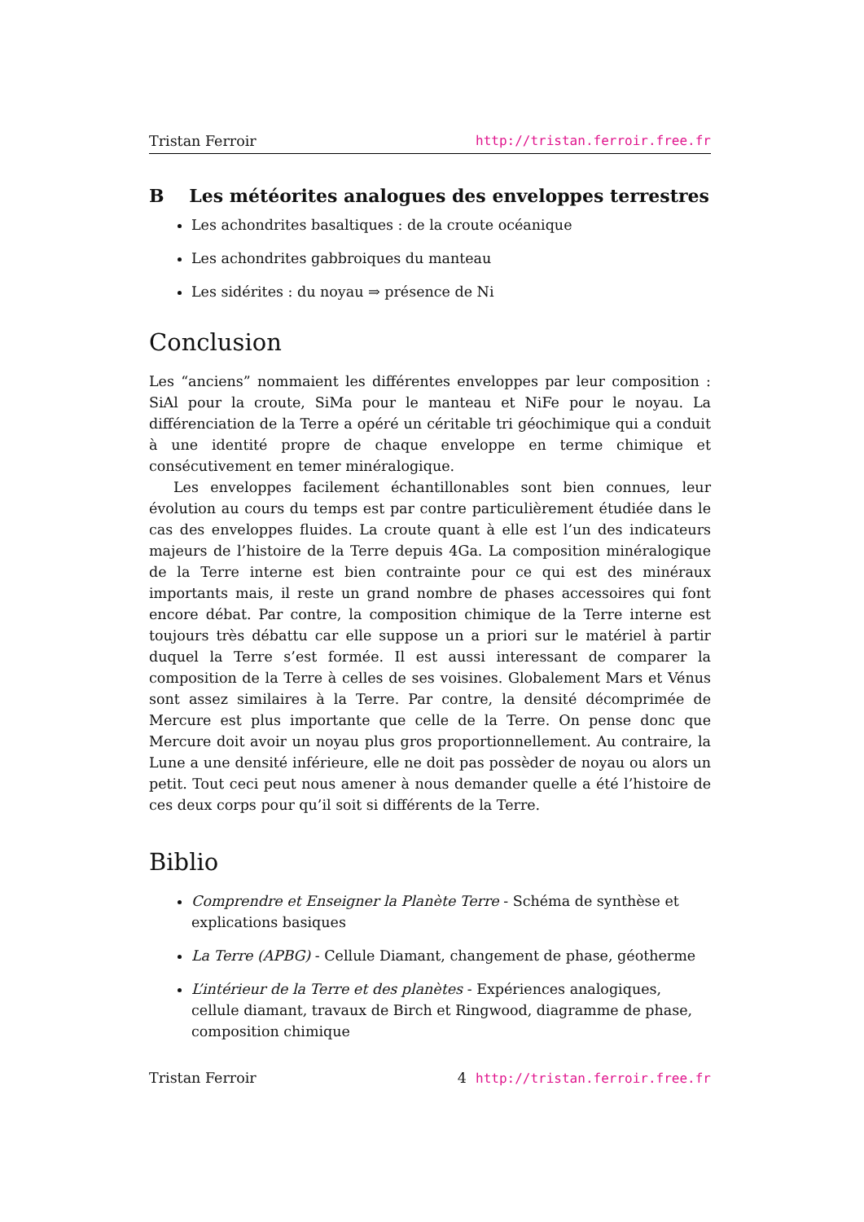Tristan Ferroir http://tristan.ferroir.free.fr
B Les météorites analogues des enveloppes terrestres
Les achondrites basaltiques : de la croute océanique
Les achondrites gabbroiques du manteau
Les sidérites : du noyau ⇒ présence de Ni
Conclusion
Les “anciens” nommaient les différentes enveloppes par leur composition : SiAl pour la croute, SiMa pour le manteau et NiFe pour le noyau. La différenciation de la Terre a opéré un céritable tri géochimique qui a conduit à une identité propre de chaque enveloppe en terme chimique et consécutivement en temer minéralogique.
Les enveloppes facilement échantillonables sont bien connues, leur évolution au cours du temps est par contre particulièrement étudiée dans le cas des enveloppes fluides. La croute quant à elle est l’un des indicateurs majeurs de l’histoire de la Terre depuis 4Ga. La composition minéralogique de la Terre interne est bien contrainte pour ce qui est des minéraux importants mais, il reste un grand nombre de phases accessoires qui font encore débat. Par contre, la composition chimique de la Terre interne est toujours très débattu car elle suppose un a priori sur le matériel à partir duquel la Terre s’est formée. Il est aussi interessant de comparer la composition de la Terre à celles de ses voisines. Globalement Mars et Vénus sont assez similaires à la Terre. Par contre, la densité décomprimée de Mercure est plus importante que celle de la Terre. On pense donc que Mercure doit avoir un noyau plus gros proportionnellement. Au contraire, la Lune a une densité inférieure, elle ne doit pas possèder de noyau ou alors un petit. Tout ceci peut nous amener à nous demander quelle a été l’histoire de ces deux corps pour qu’il soit si différents de la Terre.
Biblio
Comprendre et Enseigner la Planète Terre - Schéma de synthèse et explications basiques
La Terre (APBG) - Cellule Diamant, changement de phase, géotherme
L’intérieur de la Terre et des planètes - Expériences analogiques, cellule diamant, travaux de Birch et Ringwood, diagramme de phase, composition chimique
Tristan Ferroir 4 http://tristan.ferroir.free.fr